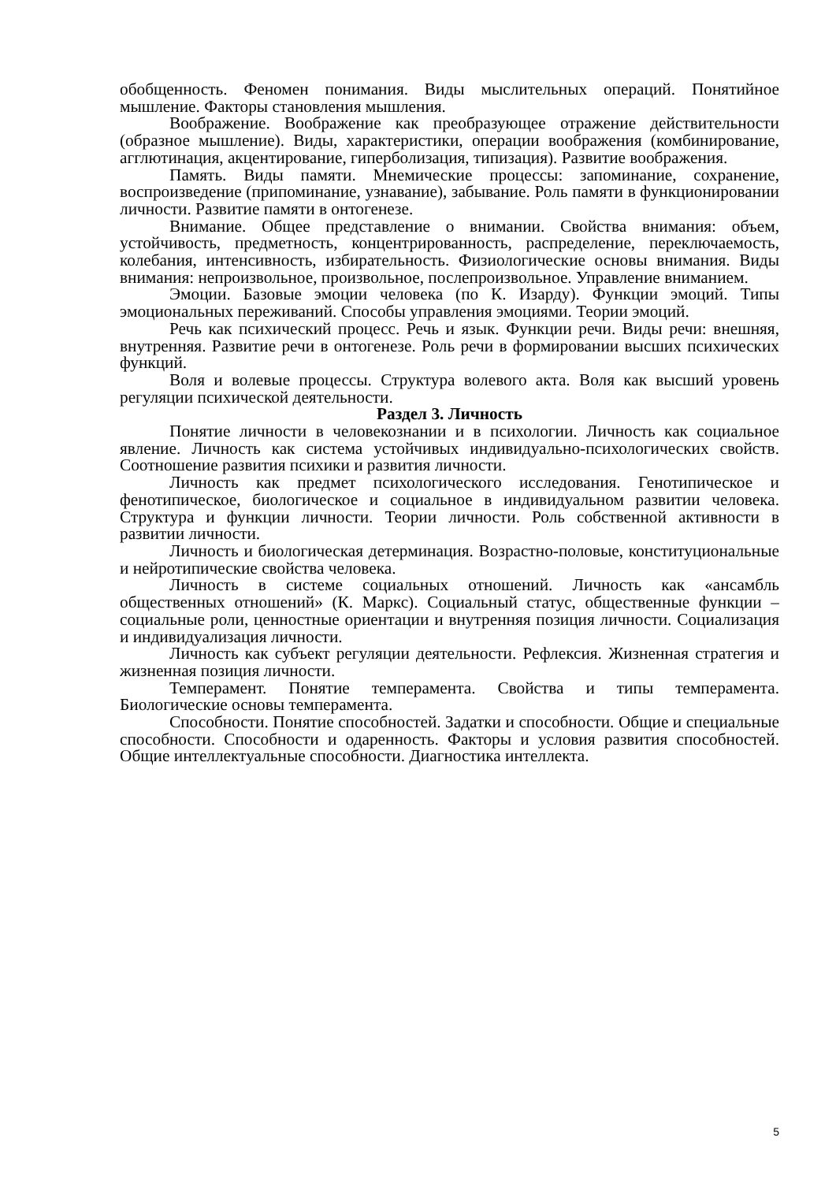обобщенность. Феномен понимания. Виды мыслительных операций. Понятийное мышление. Факторы становления мышления.
Воображение. Воображение как преобразующее отражение действительности (образное мышление). Виды, характеристики, операции воображения (комбинирование, агглютинация, акцентирование, гиперболизация, типизация). Развитие воображения.
Память. Виды памяти. Мнемические процессы: запоминание, сохранение, воспроизведение (припоминание, узнавание), забывание. Роль памяти в функционировании личности. Развитие памяти в онтогенезе.
Внимание. Общее представление о внимании. Свойства внимания: объем, устойчивость, предметность, концентрированность, распределение, переключаемость, колебания, интенсивность, избирательность. Физиологические основы внимания. Виды внимания: непроизвольное, произвольное, послепроизвольное. Управление вниманием.
Эмоции. Базовые эмоции человека (по К. Изарду). Функции эмоций. Типы эмоциональных переживаний. Способы управления эмоциями. Теории эмоций.
Речь как психический процесс. Речь и язык. Функции речи. Виды речи: внешняя, внутренняя. Развитие речи в онтогенезе. Роль речи в формировании высших психических функций.
Воля и волевые процессы. Структура волевого акта. Воля как высший уровень регуляции психической деятельности.
Раздел 3. Личность
Понятие личности в человекознании и в психологии. Личность как социальное явление. Личность как система устойчивых индивидуально-психологических свойств. Соотношение развития психики и развития личности.
Личность как предмет психологического исследования. Генотипическое и фенотипическое, биологическое и социальное в индивидуальном развитии человека. Структура и функции личности. Теории личности. Роль собственной активности в развитии личности.
Личность и биологическая детерминация. Возрастно-половые, конституциональные и нейротипические свойства человека.
Личность в системе социальных отношений. Личность как «ансамбль общественных отношений» (К. Маркс). Социальный статус, общественные функции – социальные роли, ценностные ориентации и внутренняя позиция личности. Социализация и индивидуализация личности.
Личность как субъект регуляции деятельности. Рефлексия. Жизненная стратегия и жизненная позиция личности.
Темперамент. Понятие темперамента. Свойства и типы темперамента. Биологические основы темперамента.
Способности. Понятие способностей. Задатки и способности. Общие и специальные способности. Способности и одаренность. Факторы и условия развития способностей. Общие интеллектуальные способности. Диагностика интеллекта.
5